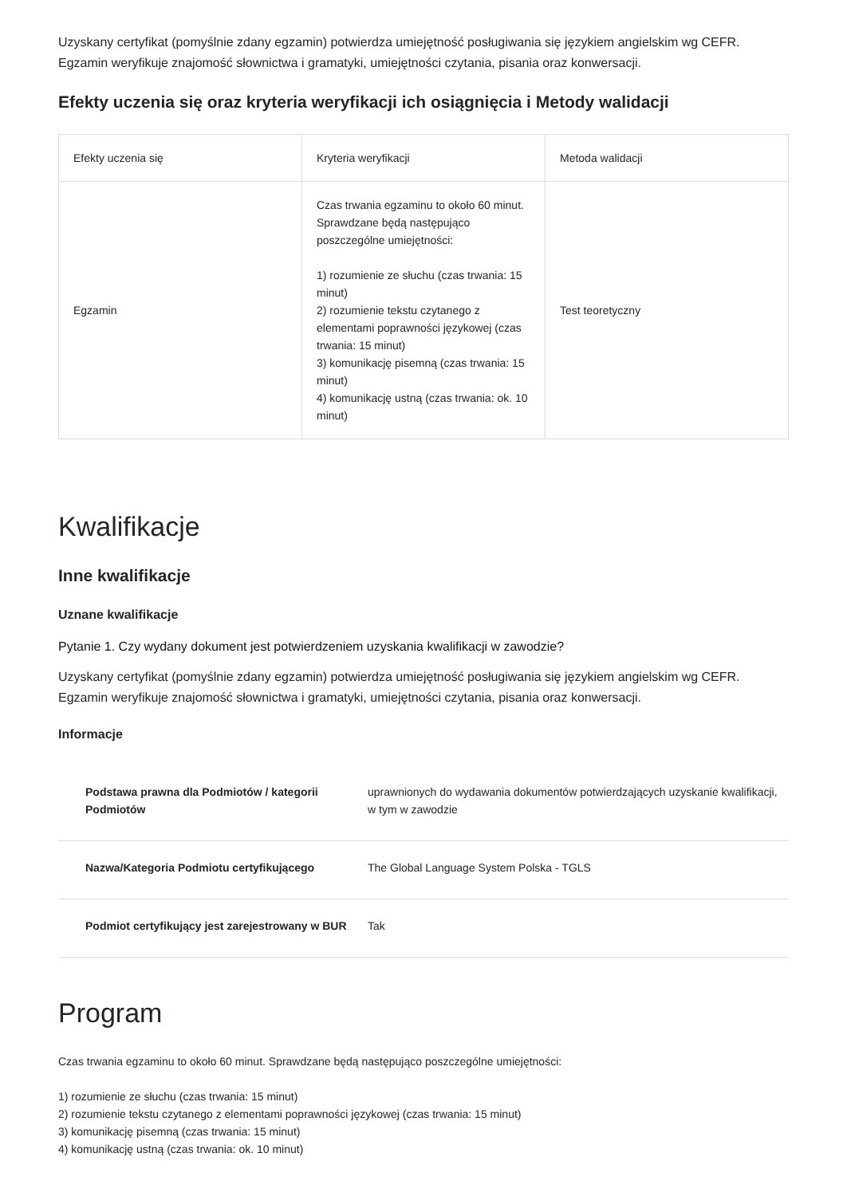Uzyskany certyfikat (pomyślnie zdany egzamin) potwierdza umiejętność posługiwania się językiem angielskim wg CEFR. Egzamin weryfikuje znajomość słownictwa i gramatyki, umiejętności czytania, pisania oraz konwersacji.
Efekty uczenia się oraz kryteria weryfikacji ich osiągnięcia i Metody walidacji
| Efekty uczenia się | Kryteria weryfikacji | Metoda walidacji |
| --- | --- | --- |
| Egzamin | Czas trwania egzaminu to około 60 minut. Sprawdzane będą następująco poszczególne umiejętności: 1) rozumienie ze słuchu (czas trwania: 15 minut) 2) rozumienie tekstu czytanego z elementami poprawności językowej (czas trwania: 15 minut) 3) komunikację pisemną (czas trwania: 15 minut) 4) komunikację ustną (czas trwania: ok. 10 minut) | Test teoretyczny |
Kwalifikacje
Inne kwalifikacje
Uznane kwalifikacje
Pytanie 1. Czy wydany dokument jest potwierdzeniem uzyskania kwalifikacji w zawodzie?
Uzyskany certyfikat (pomyślnie zdany egzamin) potwierdza umiejętność posługiwania się językiem angielskim wg CEFR. Egzamin weryfikuje znajomość słownictwa i gramatyki, umiejętności czytania, pisania oraz konwersacji.
Informacje
| Podstawa prawna dla Podmiotów / kategorii Podmiotów | uprawnionych do wydawania dokumentów potwierdzających uzyskanie kwalifikacji, w tym w zawodzie |
| Nazwa/Kategoria Podmiotu certyfikującego | The Global Language System Polska - TGLS |
| Podmiot certyfikujący jest zarejestrowany w BUR | Tak |
Program
Czas trwania egzaminu to około 60 minut. Sprawdzane będą następująco poszczególne umiejętności:
1) rozumienie ze słuchu (czas trwania: 15 minut)
2) rozumienie tekstu czytanego z elementami poprawności językowej (czas trwania: 15 minut)
3) komunikację pisemną (czas trwania: 15 minut)
4) komunikację ustną (czas trwania: ok. 10 minut)